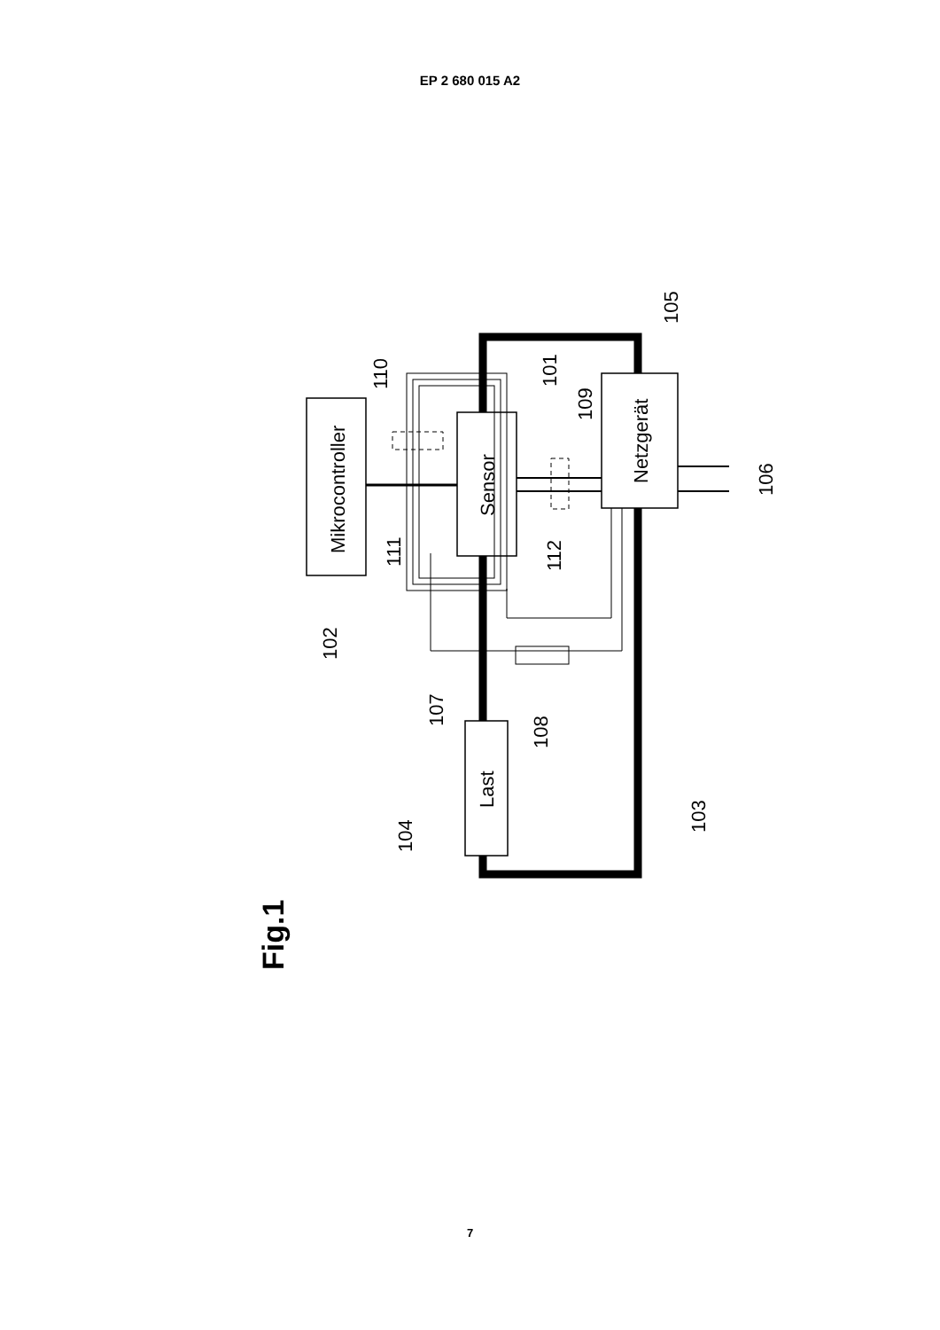EP 2 680 015 A2
Mikrocontroller
Sensor
Last
Netzgerät
101
102
103
104
105
106
107
108
109
110
111
112
Fig.1
7